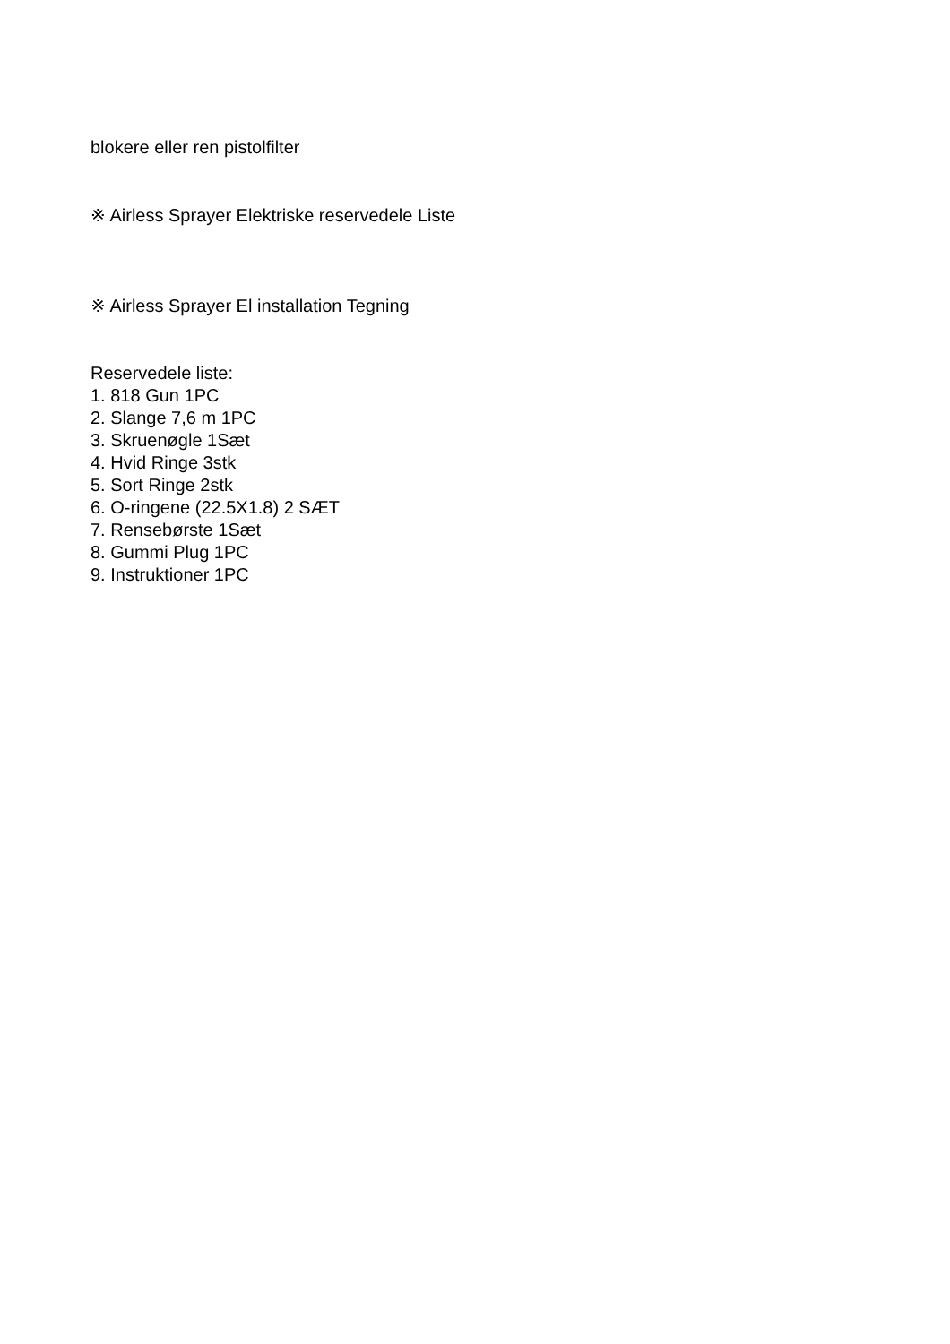blokere eller ren pistolfilter
※ Airless Sprayer Elektriske reservedele Liste
※ Airless Sprayer El installation Tegning
Reservedele liste:
1. 818 Gun 1PC
2. Slange 7,6 m 1PC
3. Skruenøgle 1Sæt
4. Hvid Ringe 3stk
5. Sort Ringe 2stk
6. O-ringene (22.5X1.8) 2 SÆT
7. Rensebørste 1Sæt
8. Gummi Plug 1PC
9. Instruktioner 1PC